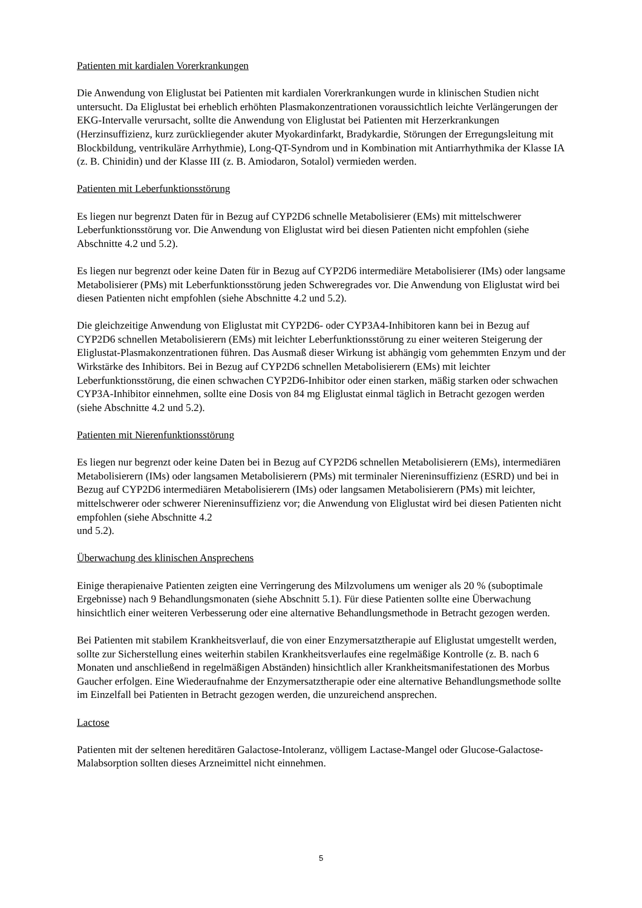Patienten mit kardialen Vorerkrankungen
Die Anwendung von Eliglustat bei Patienten mit kardialen Vorerkrankungen wurde in klinischen Studien nicht untersucht. Da Eliglustat bei erheblich erhöhten Plasmakonzentrationen voraussichtlich leichte Verlängerungen der EKG-Intervalle verursacht, sollte die Anwendung von Eliglustat bei Patienten mit Herzerkrankungen (Herzinsuffizienz, kurz zurückliegender akuter Myokardinfarkt, Bradykardie, Störungen der Erregungsleitung mit Blockbildung, ventrikuläre Arrhythmie), Long-QT-Syndrom und in Kombination mit Antiarrhythmika der Klasse IA (z. B. Chinidin) und der Klasse III (z. B. Amiodaron, Sotalol) vermieden werden.
Patienten mit Leberfunktionsstörung
Es liegen nur begrenzt Daten für in Bezug auf CYP2D6 schnelle Metabolisierer (EMs) mit mittelschwerer Leberfunktionsstörung vor. Die Anwendung von Eliglustat wird bei diesen Patienten nicht empfohlen (siehe Abschnitte 4.2 und 5.2).
Es liegen nur begrenzt oder keine Daten für in Bezug auf CYP2D6 intermediäre Metabolisierer (IMs) oder langsame Metabolisierer (PMs) mit Leberfunktionsstörung jeden Schweregrades vor. Die Anwendung von Eliglustat wird bei diesen Patienten nicht empfohlen (siehe Abschnitte 4.2 und 5.2).
Die gleichzeitige Anwendung von Eliglustat mit CYP2D6- oder CYP3A4-Inhibitoren kann bei in Bezug auf CYP2D6 schnellen Metabolisierern (EMs) mit leichter Leberfunktionsstörung zu einer weiteren Steigerung der Eliglustat-Plasmakonzentrationen führen. Das Ausmaß dieser Wirkung ist abhängig vom gehemmten Enzym und der Wirkstärke des Inhibitors. Bei in Bezug auf CYP2D6 schnellen Metabolisierern (EMs) mit leichter Leberfunktionsstörung, die einen schwachen CYP2D6-Inhibitor oder einen starken, mäßig starken oder schwachen CYP3A-Inhibitor einnehmen, sollte eine Dosis von 84 mg Eliglustat einmal täglich in Betracht gezogen werden (siehe Abschnitte 4.2 und 5.2).
Patienten mit Nierenfunktionsstörung
Es liegen nur begrenzt oder keine Daten bei in Bezug auf CYP2D6 schnellen Metabolisierern (EMs), intermediären Metabolisierern (IMs) oder langsamen Metabolisierern (PMs) mit terminaler Niereninsuffizienz (ESRD) und bei in Bezug auf CYP2D6 intermediären Metabolisierern (IMs) oder langsamen Metabolisierern (PMs) mit leichter, mittelschwerer oder schwerer Niereninsuffizienz vor; die Anwendung von Eliglustat wird bei diesen Patienten nicht empfohlen (siehe Abschnitte 4.2
und 5.2).
Überwachung des klinischen Ansprechens
Einige therapienaive Patienten zeigten eine Verringerung des Milzvolumens um weniger als 20 % (suboptimale Ergebnisse) nach 9 Behandlungsmonaten (siehe Abschnitt 5.1). Für diese Patienten sollte eine Überwachung hinsichtlich einer weiteren Verbesserung oder eine alternative Behandlungsmethode in Betracht gezogen werden.
Bei Patienten mit stabilem Krankheitsverlauf, die von einer Enzymersatztherapie auf Eliglustat umgestellt werden, sollte zur Sicherstellung eines weiterhin stabilen Krankheitsverlaufes eine regelmäßige Kontrolle (z. B. nach 6 Monaten und anschließend in regelmäßigen Abständen) hinsichtlich aller Krankheitsmanifestationen des Morbus Gaucher erfolgen. Eine Wiederaufnahme der Enzymersatztherapie oder eine alternative Behandlungsmethode sollte im Einzelfall bei Patienten in Betracht gezogen werden, die unzureichend ansprechen.
Lactose
Patienten mit der seltenen hereditären Galactose-Intoleranz, völligem Lactase-Mangel oder Glucose-Galactose-Malabsorption sollten dieses Arzneimittel nicht einnehmen.
5